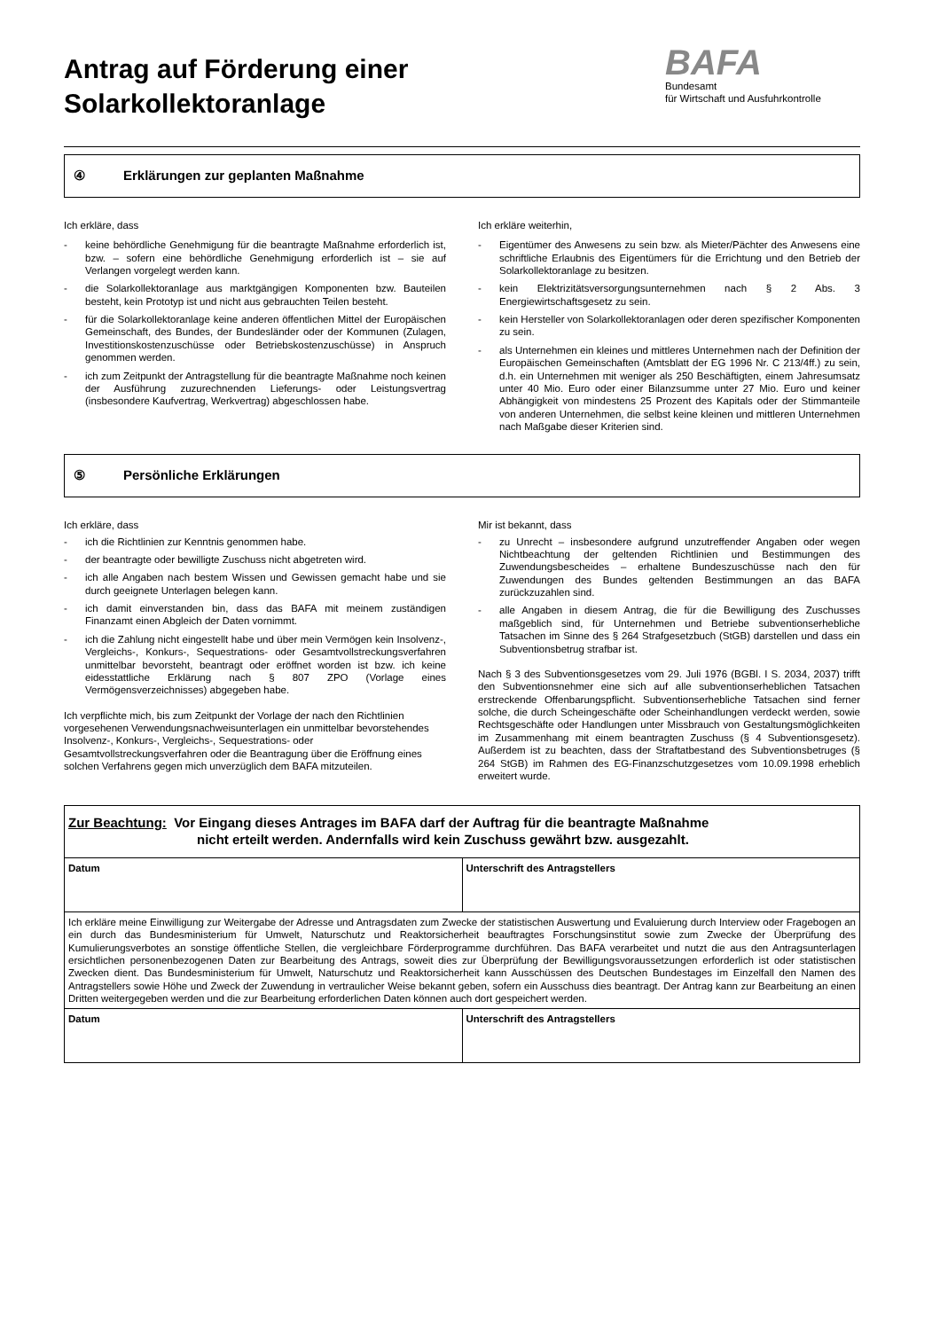Antrag auf Förderung einer
Solarkollektoranlage
BAFA
Bundesamt
für Wirtschaft und Ausfuhrkontrolle
④ Erklärungen zur geplanten Maßnahme
Ich erkläre, dass
- keine behördliche Genehmigung für die beantragte Maßnahme erforderlich ist, bzw. – sofern eine behördliche Genehmigung erforderlich ist – sie auf Verlangen vorgelegt werden kann.
- die Solarkollektoranlage aus marktgängigen Komponenten bzw. Bauteilen besteht, kein Prototyp ist und nicht aus gebrauchten Teilen besteht.
- für die Solarkollektoranlage keine anderen öffentlichen Mittel der Europäischen Gemeinschaft, des Bundes, der Bundesländer oder der Kommunen (Zulagen, Investitionskostenzuschüsse oder Betriebskostenzuschüsse) in Anspruch genommen werden.
- ich zum Zeitpunkt der Antragstellung für die beantragte Maßnahme noch keinen der Ausführung zuzurechnenden Liefe­rungs- oder Leistungsvertrag (insbesondere Kaufvertrag, Werkvertrag) abgeschlossen habe.
Ich erkläre weiterhin,
- Eigentümer des Anwesens zu sein bzw. als Mieter/Pächter des Anwesens eine schriftliche Erlaubnis des Eigentümers für die Errichtung und den Betrieb der Solarkollektoranlage zu besitzen.
- kein Elektrizitätsversorgungsunternehmen nach § 2 Abs. 3 Energiewirtschaftsgesetz zu sein.
- kein Hersteller von Solarkollektoranlagen oder deren spezifischer Komponenten zu sein.
- als Unternehmen ein kleines und mittleres Unternehmen nach der Definition der Europäischen Gemeinschaften (Amtsblatt der EG 1996 Nr. C 213/4ff.) zu sein, d.h. ein Unternehmen mit weniger als 250 Beschäftigten, einem Jahresumsatz unter 40 Mio. Euro oder einer Bilanzsumme unter 27 Mio. Euro und keiner Abhängigkeit von mindestens 25 Prozent des Kapitals oder der Stimmanteile von anderen Unternehmen, die selbst keine kleinen und mittleren Unternehmen nach Maßgabe dieser Kriterien sind.
⑤ Persönliche Erklärungen
Ich erkläre, dass
- ich die Richtlinien zur Kenntnis genommen habe.
- der beantragte oder bewilligte Zuschuss nicht abgetreten wird.
- ich alle Angaben nach bestem Wissen und Gewissen gemacht habe und sie durch geeignete Unterlagen belegen kann.
- ich damit einverstanden bin, dass das BAFA mit meinem zuständigen Finanzamt einen Abgleich der Daten vornimmt.
- ich die Zahlung nicht eingestellt habe und über mein Vermögen kein Insolvenz-, Vergleichs-, Konkurs-, Sequestrations- oder Gesamtvollstreckungsverfahren unmittelbar bevorsteht, beantragt oder eröffnet worden ist bzw. ich keine eidesstattliche Erklärung nach § 807 ZPO (Vorlage eines Vermögensverzeichnisses) abgegeben habe.
Ich verpflichte mich, bis zum Zeitpunkt der Vorlage der nach den Richtlinien vorgesehenen Verwendungsnachweisunterlagen ein unmittelbar bevorstehendes Insolvenz-, Konkurs-, Vergleichs-, Sequestrations- oder Gesamtvollstreckungsverfahren oder die Beantragung über die Eröffnung eines solchen Verfahrens gegen mich unverzüglich dem BAFA mitzuteilen.
Mir ist bekannt, dass
- zu Unrecht – insbesondere aufgrund unzutreffender Angaben oder wegen Nichtbeachtung der geltenden Richtlinien und Bestimmungen des Zuwendungsbescheides – erhaltene Bundeszuschüsse nach den für Zuwendungen des Bundes geltenden Bestimmungen an das BAFA zurückzuzahlen sind.
- alle Angaben in diesem Antrag, die für die Bewilligung des Zuschusses maßgeblich sind, für Unternehmen und Betriebe subventionserhebliche Tatsachen im Sinne des § 264 Strafgesetzbuch (StGB) darstellen und dass ein Subventionsbetrug strafbar ist.
Nach § 3 des Subventionsgesetzes vom 29. Juli 1976 (BGBl. I S. 2034, 2037) trifft den Subventionsnehmer eine sich auf alle subventionserheblichen Tatsachen erstreckende Offenbarungspflicht. Subventionserhebliche Tatsachen sind ferner solche, die durch Scheingeschäfte oder Scheinhandlungen verdeckt werden, sowie Rechtsgeschäfte oder Handlungen unter Missbrauch von Gestaltungsmöglichkeiten im Zusammenhang mit einem beantragten Zuschuss (§ 4 Subventionsgesetz). Außerdem ist zu beachten, dass der Straftatbestand des Subventionsbetruges (§ 264 StGB) im Rahmen des EG-Finanzschutzgesetzes vom 10.09.1998 erheblich erweitert wurde.
| Zur Beachtung: Vor Eingang dieses Antrages im BAFA darf der Auftrag für die beantragte Maßnahme nicht erteilt werden. Andernfalls wird kein Zuschuss gewährt bzw. ausgezahlt. | |
| Datum | Unterschrift des Antragstellers |
| Ich erkläre meine Einwilligung zur Weitergabe der Adresse und Antragsdaten zum Zwecke der statistischen Auswertung und Evaluierung durch Interview oder Fragebogen an ein durch das Bundesministerium für Umwelt, Naturschutz und Reaktorsicherheit beauftragtes Forschungsinstitut sowie zum Zwecke der Überprüfung des Kumulierungsverbotes an sonstige öffentliche Stellen, die vergleichbare Förderprogramme durchführen. Das BAFA verarbeitet und nutzt die aus den Antragsunterlagen ersichtlichen personenbezogenen Daten zur Bearbeitung des Antrags, soweit dies zur Überprüfung der Bewilligungsvoraussetzungen erforderlich ist oder statistischen Zwecken dient. Das Bundesministerium für Umwelt, Naturschutz und Reaktorsicherheit kann Ausschüssen des Deutschen Bundestages im Einzelfall den Namen des Antragstellers sowie Höhe und Zweck der Zuwendung in vertraulicher Weise bekannt geben, sofern ein Ausschuss dies beantragt. Der Antrag kann zur Bearbeitung an einen Dritten weitergegeben werden und die zur Bearbeitung erforderlichen Daten können auch dort gespeichert werden. | |
| Datum | Unterschrift des Antragstellers |